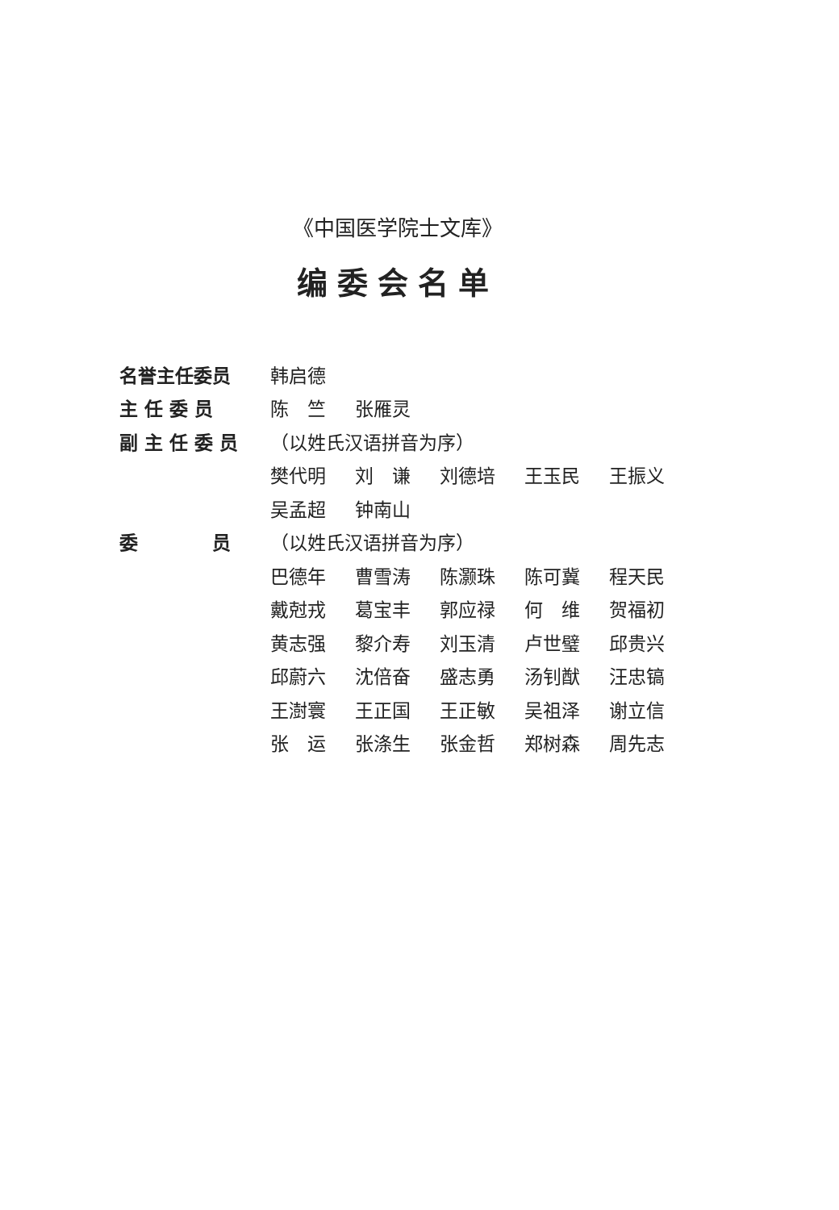《中国医学院士文库》
编委会名单
| 名誉主任委员 | 韩启德 | | | | |
| 主 任 委 员 | 陈 竺 | 张雁灵 | | | |
| 副 主 任 委 员 | （以姓氏汉语拼音为序） | | | | |
| | 樊代明 | 刘 谦 | 刘德培 | 王玉民 | 王振义 |
| | 吴孟超 | 钟南山 | | | |
| 委 员 | （以姓氏汉语拼音为序） | | | | |
| | 巴德年 | 曹雪涛 | 陈灏珠 | 陈可冀 | 程天民 |
| | 戴尅戎 | 葛宝丰 | 郭应禄 | 何 维 | 贺福初 |
| | 黄志强 | 黎介寿 | 刘玉清 | 卢世璧 | 邱贵兴 |
| | 邱蔚六 | 沈倍奋 | 盛志勇 | 汤钊猷 | 汪忠镐 |
| | 王澍寰 | 王正国 | 王正敏 | 吴祖泽 | 谢立信 |
| | 张 运 | 张涤生 | 张金哲 | 郑树森 | 周先志 |